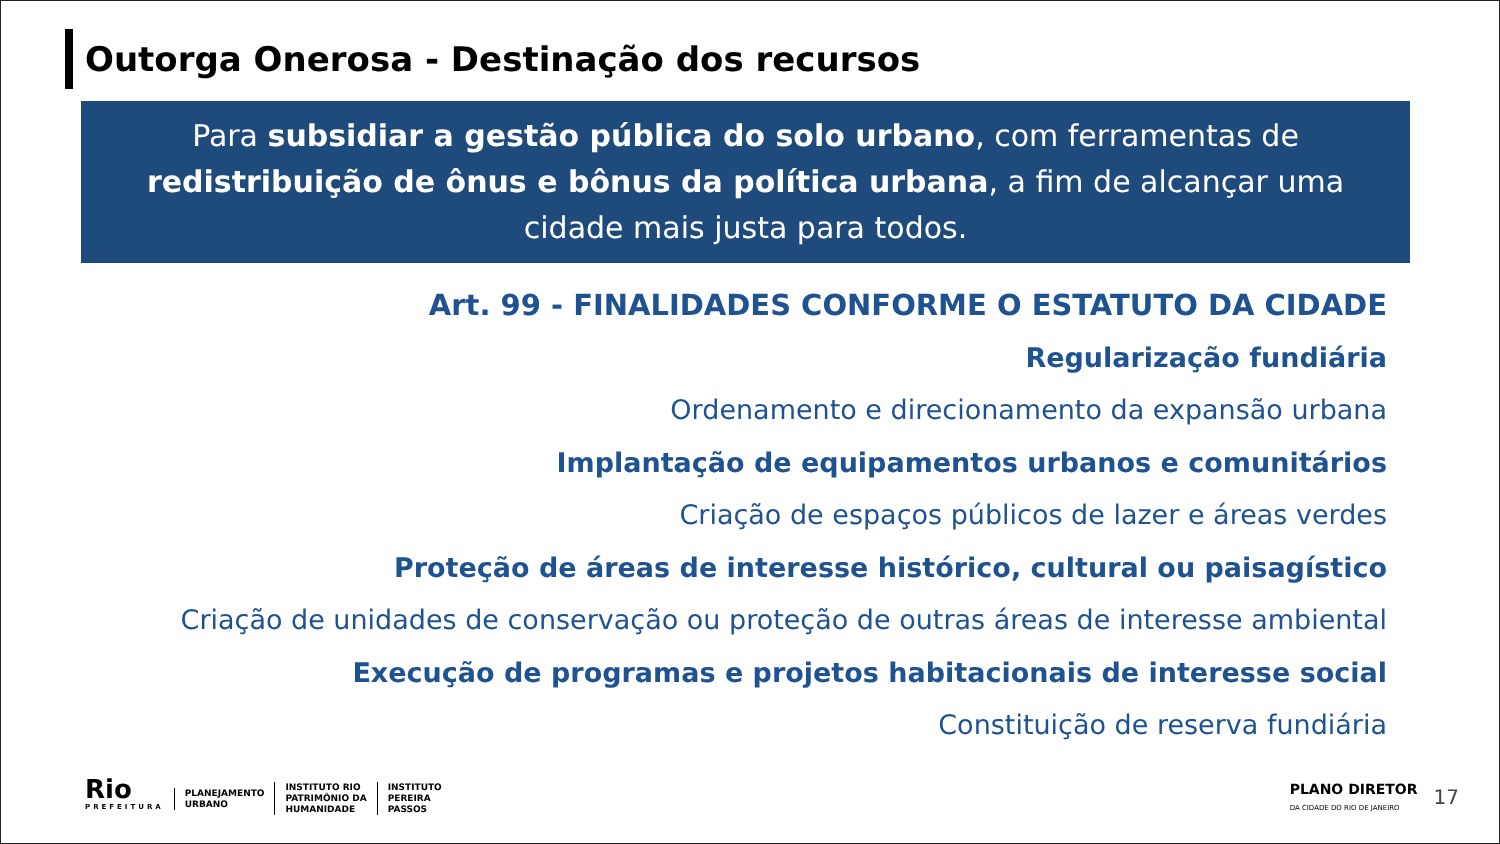Outorga Onerosa - Destinação dos recursos
Para subsidiar a gestão pública do solo urbano, com ferramentas de redistribuição de ônus e bônus da política urbana, a fim de alcançar uma cidade mais justa para todos.
Art. 99 - FINALIDADES CONFORME O ESTATUTO DA CIDADE
Regularização fundiária
Ordenamento e direcionamento da expansão urbana
Implantação de equipamentos urbanos e comunitários
Criação de espaços públicos de lazer e áreas verdes
Proteção de áreas de interesse histórico, cultural ou paisagístico
Criação de unidades de conservação ou proteção de outras áreas de interesse ambiental
Execução de programas e projetos habitacionais de interesse social
Constituição de reserva fundiária
Rio
PREFEITURA
PLANEJAMENTO
URBANO
INSTITUTO RIO
PATRIMÔNIO DA
HUMANIDADE
INSTITUTO
PEREIRA
PASSOS
PLANO DIRETOR
DA CIDADE DO RIO DE JANEIRO
17